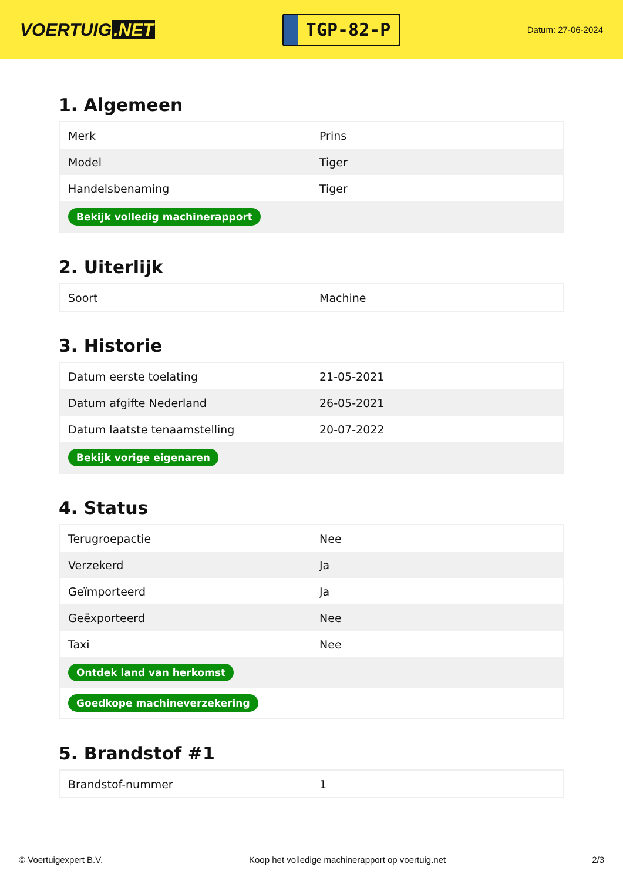VOERTUIG.NET
TGP-82-P
Datum: 27-06-2024
1. Algemeen
| Merk | Prins |
| Model | Tiger |
| Handelsbenaming | Tiger |
| Bekijk volledig machinerapport | |
2. Uiterlijk
| Soort | Machine |
3. Historie
| Datum eerste toelating | 21-05-2021 |
| Datum afgifte Nederland | 26-05-2021 |
| Datum laatste tenaamstelling | 20-07-2022 |
| Bekijk vorige eigenaren | |
4. Status
| Terugroepactie | Nee |
| Verzekerd | Ja |
| Geïmporteerd | Ja |
| Geëxporteerd | Nee |
| Taxi | Nee |
| Ontdek land van herkomst | |
| Goedkope machineverzekering | |
5. Brandstof #1
| Brandstof-nummer | 1 |
© Voertuigexpert B.V. Koop het volledige machinerapport op voertuig.net 2/3